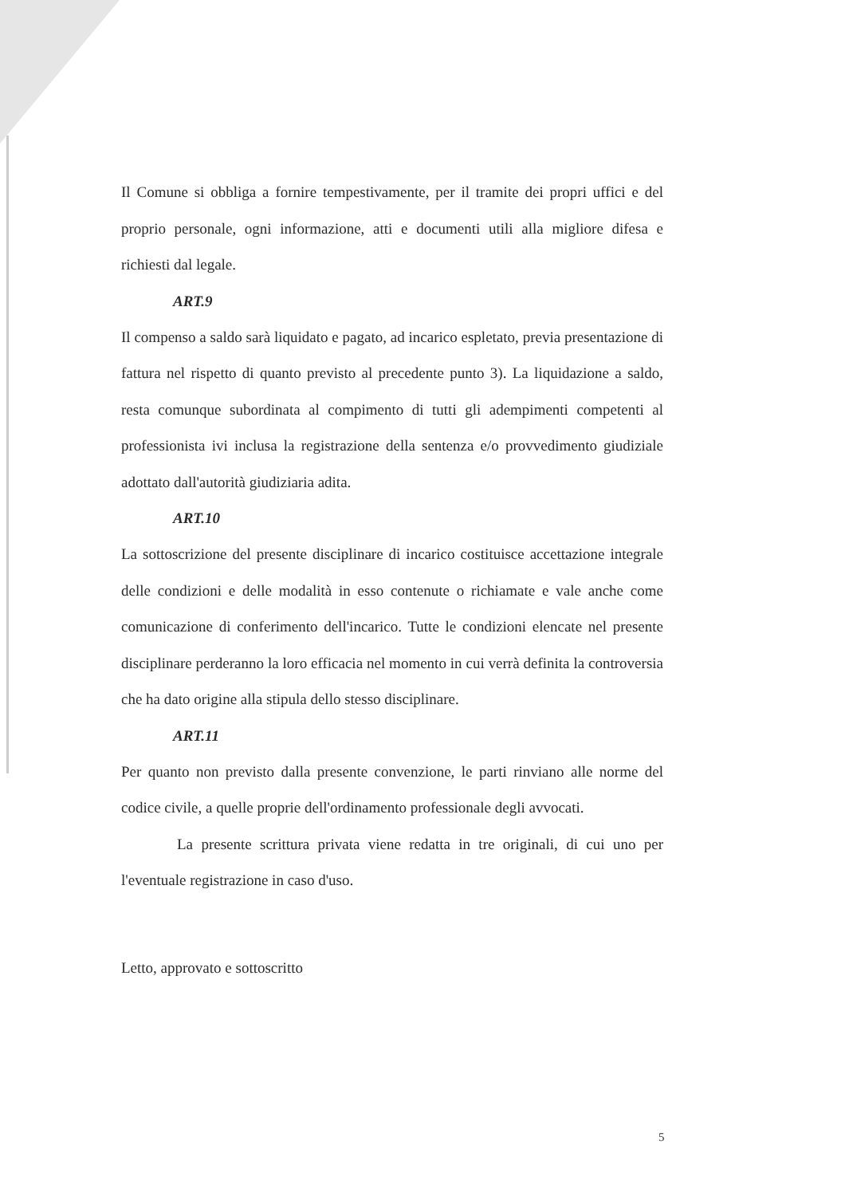Il Comune si obbliga a fornire tempestivamente, per il tramite dei propri uffici e del proprio personale, ogni informazione, atti e documenti utili alla migliore difesa e richiesti dal legale.
ART.9
Il compenso a saldo sarà liquidato e pagato, ad incarico espletato, previa presentazione di fattura nel rispetto di quanto previsto al precedente punto 3). La liquidazione a saldo, resta comunque subordinata al compimento di tutti gli adempimenti competenti al professionista ivi inclusa la registrazione della sentenza e/o provvedimento giudiziale adottato dall'autorità giudiziaria adita.
ART.10
La sottoscrizione del presente disciplinare di incarico costituisce accettazione integrale delle condizioni e delle modalità in esso contenute o richiamate e vale anche come comunicazione di conferimento dell'incarico. Tutte le condizioni elencate nel presente disciplinare perderanno la loro efficacia nel momento in cui verrà definita la controversia che ha dato origine alla stipula dello stesso disciplinare.
ART.11
Per quanto non previsto dalla presente convenzione, le parti rinviano alle norme del codice civile, a quelle proprie dell'ordinamento professionale degli avvocati.
La presente scrittura privata viene redatta in tre originali, di cui uno per l'eventuale registrazione in caso d'uso.
Letto, approvato e sottoscritto
5